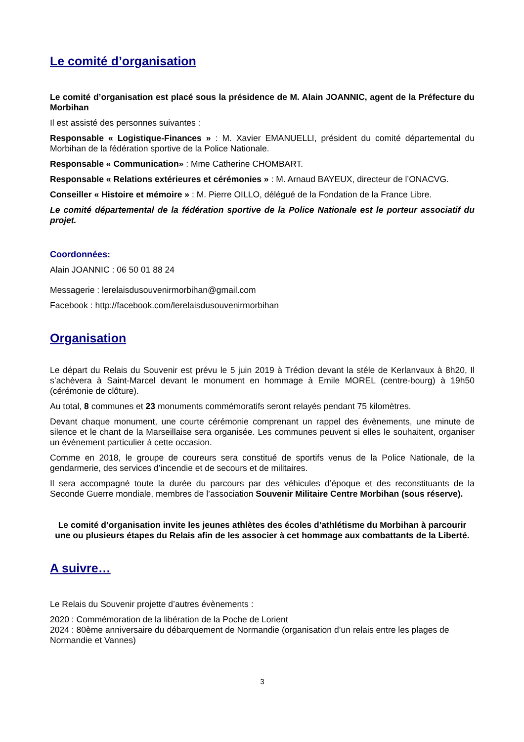Le comité d’organisation
Le comité d’organisation est placé sous la présidence de M. Alain JOANNIC, agent de la Préfecture du Morbihan
Il est assisté des personnes suivantes :
Responsable « Logistique-Finances » : M. Xavier EMANUELLI, président du comité départemental du Morbihan de la fédération sportive de la Police Nationale.
Responsable « Communication» : Mme Catherine CHOMBART.
Responsable « Relations extérieures et cérémonies » : M. Arnaud BAYEUX, directeur de l’ONACVG.
Conseiller « Histoire et mémoire » : M. Pierre OILLO, délégué de la Fondation de la France Libre.
Le comité départemental de la fédération sportive de la Police Nationale est le porteur associatif du projet.
Coordonnées:
Alain JOANNIC : 06 50 01 88 24
Messagerie : lerelaisdusouvenirmorbihan@gmail.com
Facebook : http://facebook.com/lerelaisdusouvenirmorbihan
Organisation
Le départ du Relais du Souvenir est prévu le 5 juin 2019 à Trédion devant la stéle de Kerlanvaux à 8h20, Il s’achèvera à Saint-Marcel devant le monument en hommage à Emile MOREL (centre-bourg) à 19h50 (cérémonie de clôture).
Au total, 8 communes et 23 monuments commémoratifs seront relayés pendant 75 kilomètres.
Devant chaque monument, une courte cérémonie comprenant un rappel des évènements, une minute de silence et le chant de la Marseillaise sera organisée. Les communes peuvent si elles le souhaitent, organiser un évènement particulier à cette occasion.
Comme en 2018, le groupe de coureurs sera constitué de sportifs venus de la Police Nationale, de la gendarmerie, des services d’incendie et de secours et de militaires.
Il sera accompagné toute la durée du parcours par des véhicules d’époque et des reconstituants de la Seconde Guerre mondiale, membres de l’association Souvenir Militaire Centre Morbihan (sous réserve).
Le comité d’organisation invite les jeunes athlètes des écoles d’athlétisme du Morbihan à parcourir une ou plusieurs étapes du Relais afin de les associer à cet hommage aux combattants de la Liberté.
A suivre…
Le Relais du Souvenir projette d’autres évènements :
2020 : Commémoration de la libération de la Poche de Lorient
2024 : 80ème anniversaire du débarquement de Normandie (organisation d’un relais entre les plages de Normandie et Vannes)
3